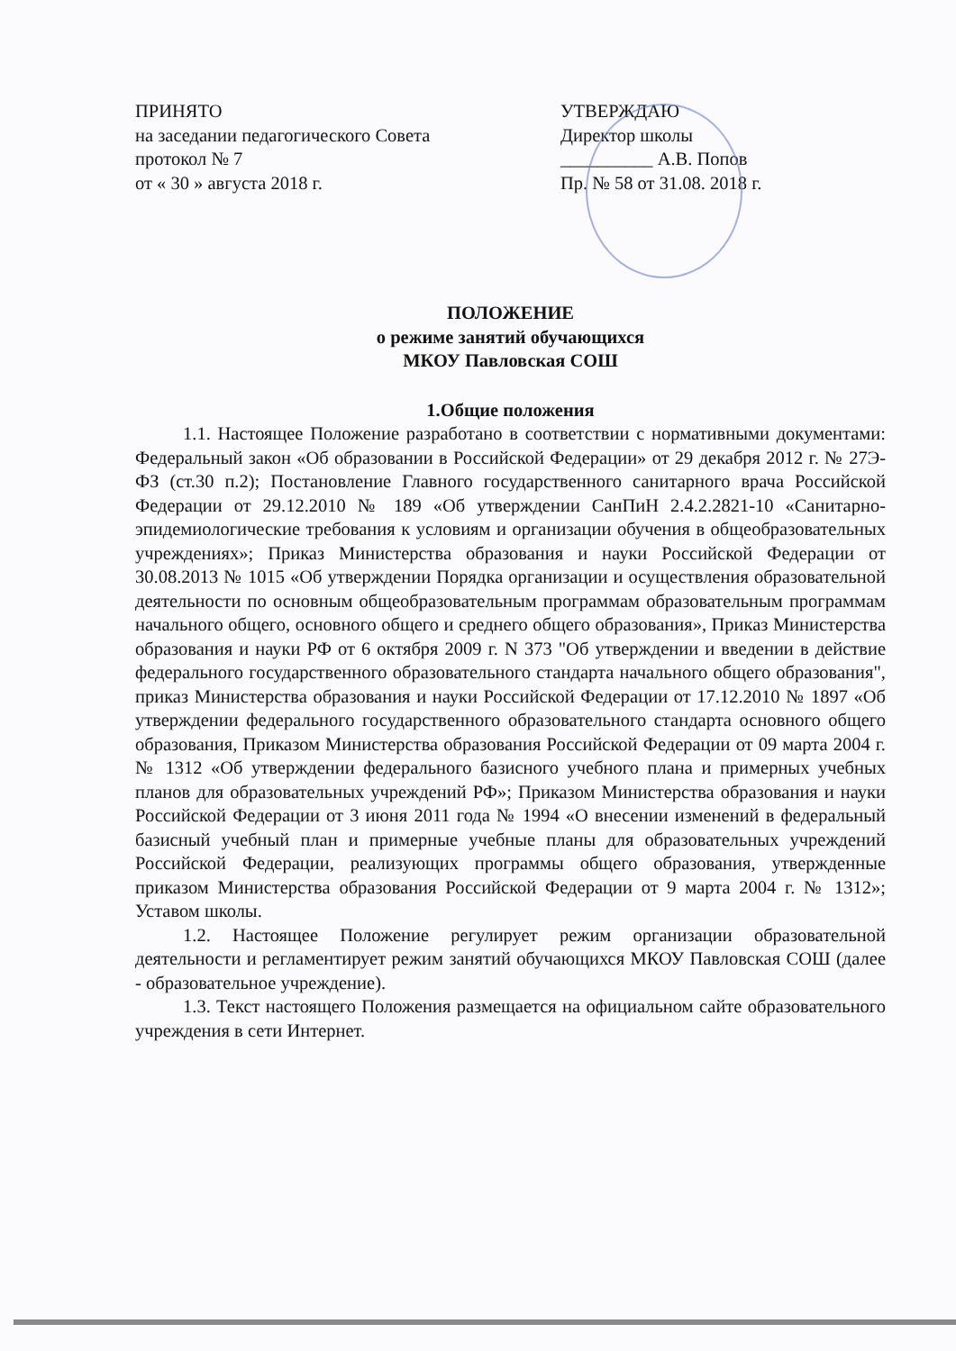ПРИНЯТО
на заседании педагогического Совета
протокол № 7
от « 30 » августа 2018 г.
УТВЕРЖДАЮ
Директор школы
__________ А.В. Попов
Пр. № 58 от 31.08. 2018 г.
ПОЛОЖЕНИЕ
о режиме занятий обучающихся
МКОУ Павловская СОШ
1.Общие положения
1.1. Настоящее Положение разработано в соответствии с нормативными документами: Федеральный закон «Об образовании в Российской Федерации» от 29 декабря 2012 г. № 27Э-ФЗ (ст.30 п.2); Постановление Главного государственного санитарного врача Российской Федерации от 29.12.2010 № 189 «Об утверждении СанПиН 2.4.2.2821-10 «Санитарно-эпидемиологические требования к условиям и организации обучения в общеобразовательных учреждениях»; Приказ Министерства образования и науки Российской Федерации от 30.08.2013 № 1015 «Об утверждении Порядка организации и осуществления образовательной деятельности по основным общеобразовательным программам образовательным программам начального общего, основного общего и среднего общего образования», Приказ Министерства образования и науки РФ от 6 октября 2009 г. N 373 "Об утверждении и введении в действие федерального государственного образовательного стандарта начального общего образования", приказ Министерства образования и науки Российской Федерации от 17.12.2010 № 1897 «Об утверждении федерального государственного образовательного стандарта основного общего образования, Приказом Министерства образования Российской Федерации от 09 марта 2004 г. № 1312 «Об утверждении федерального базисного учебного плана и примерных учебных планов для образовательных учреждений РФ»; Приказом Министерства образования и науки Российской Федерации от 3 июня 2011 года № 1994 «О внесении изменений в федеральный базисный учебный план и примерные учебные планы для образовательных учреждений Российской Федерации, реализующих программы общего образования, утвержденные приказом Министерства образования Российской Федерации от 9 марта 2004 г. № 1312»; Уставом школы.
1.2. Настоящее Положение регулирует режим организации образовательной деятельности и регламентирует режим занятий обучающихся МКОУ Павловская СОШ (далее - образовательное учреждение).
1.3. Текст настоящего Положения размещается на официальном сайте образовательного учреждения в сети Интернет.